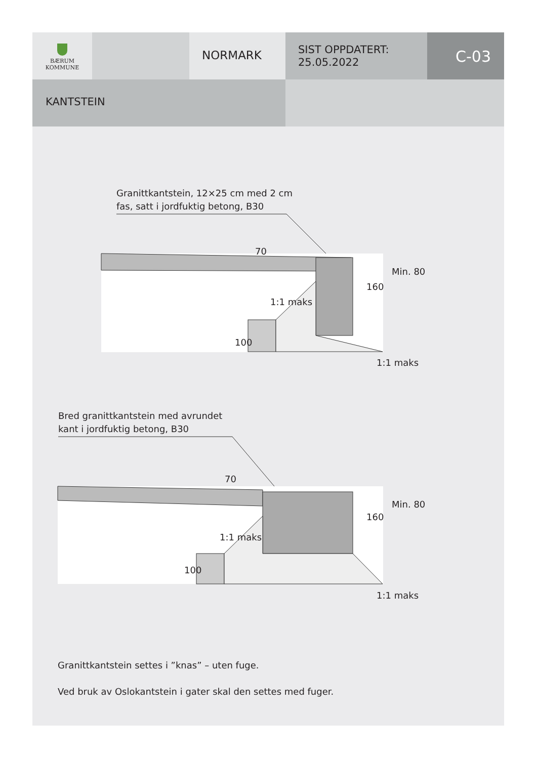BÆRUM
KOMMUNE
NORMARK
SIST OPPDATERT:
25.05.2022
C-03
KANTSTEIN
Granittkantstein, 12×25 cm med 2 cm
fas, satt i jordfuktig betong, B30
70
160
Min. 80
1:1 maks
100
1:1 maks
Bred granittkantstein med avrundet
kant i jordfuktig betong, B30
70
160
Min. 80
1:1 maks
100
1:1 maks
Granittkantstein settes i ”knas” – uten fuge.
Ved bruk av Oslokantstein i gater skal den settes med fuger.